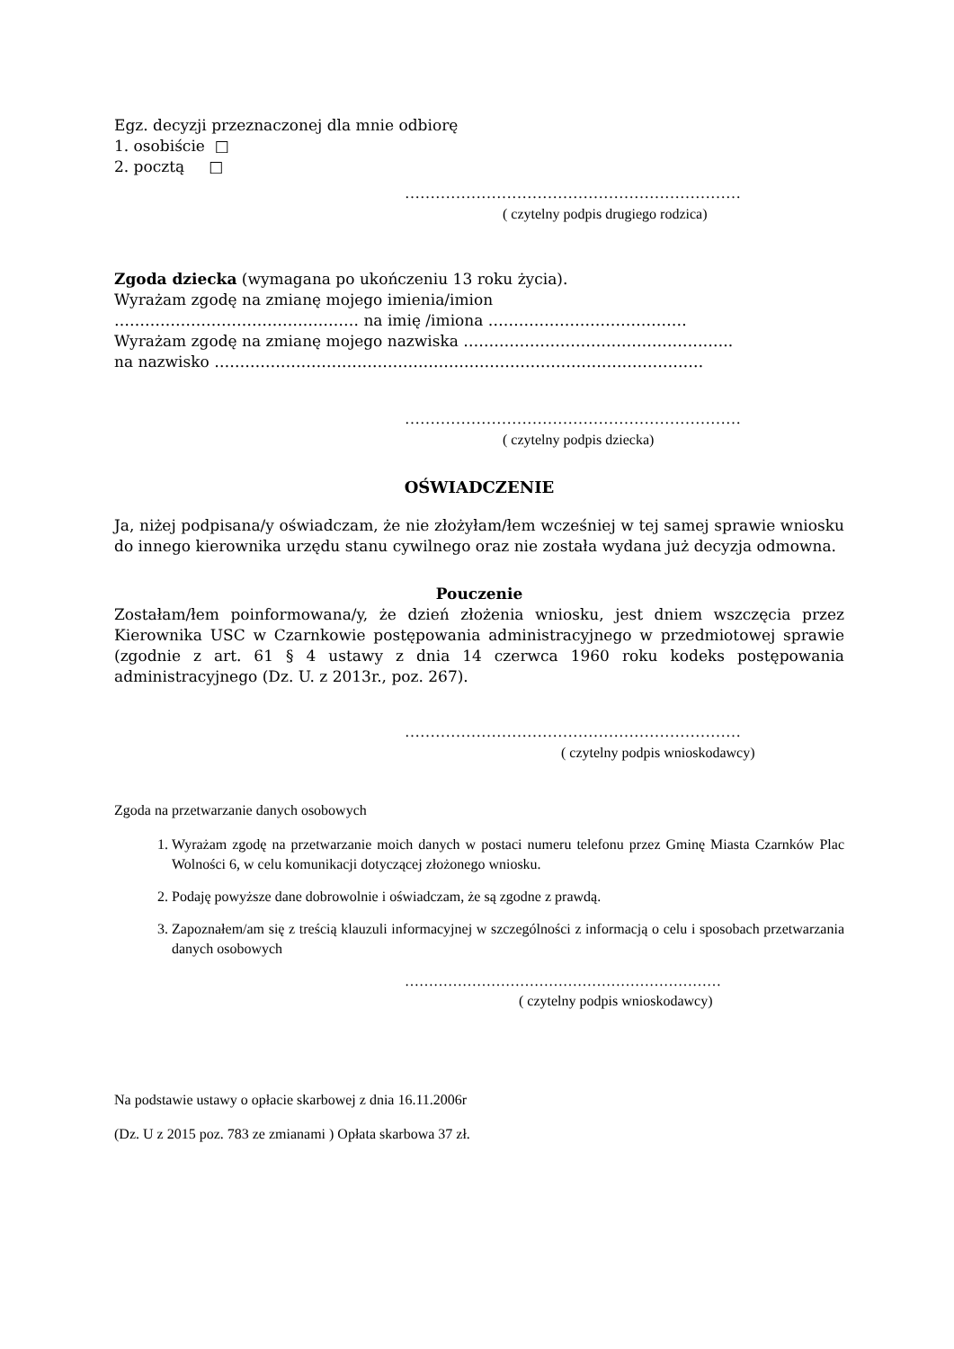Egz. decyzji przeznaczonej dla mnie odbiorę
1. osobiście □
2. pocztą □
…………………………………………………………
( czytelny podpis drugiego rodzica)
Zgoda dziecka (wymagana po ukończeniu 13 roku życia).
Wyrażam zgodę na zmianę mojego imienia/imion
………………………………………… na imię /imiona …………………………………
Wyrażam zgodę na zmianę mojego nazwiska ……………………………………………..
na nazwisko ……………………………………………………………………………………
…………………………………………………………
( czytelny podpis dziecka)
OŚWIADCZENIE
Ja, niżej podpisana/y oświadczam, że nie złożyłam/łem wcześniej w tej samej sprawie wniosku do innego kierownika urzędu stanu cywilnego oraz nie została wydana już decyzja odmowna.
Pouczenie
Zostałam/łem poinformowana/y, że dzień złożenia wniosku, jest dniem wszczęcia przez Kierownika USC w Czarnkowie postępowania administracyjnego w przedmiotowej sprawie (zgodnie z art. 61 § 4 ustawy z dnia 14 czerwca 1960 roku kodeks postępowania administracyjnego (Dz. U. z 2013r., poz. 267).
…………………………………………………………
( czytelny podpis wnioskodawcy)
Zgoda na przetwarzanie danych osobowych
1. Wyrażam zgodę na przetwarzanie moich danych w postaci numeru telefonu przez Gminę Miasta Czarnków Plac Wolności 6, w celu komunikacji dotyczącej złożonego wniosku.
2. Podaję powyższe dane dobrowolnie i oświadczam, że są zgodne z prawdą.
3. Zapoznałem/am się z treścią klauzuli informacyjnej w szczególności z informacją o celu i sposobach przetwarzania danych osobowych
…………………………………………………………
( czytelny podpis wnioskodawcy)
Na podstawie ustawy o opłacie skarbowej z dnia 16.11.2006r
(Dz. U z 2015 poz. 783 ze zmianami ) Opłata skarbowa 37 zł.